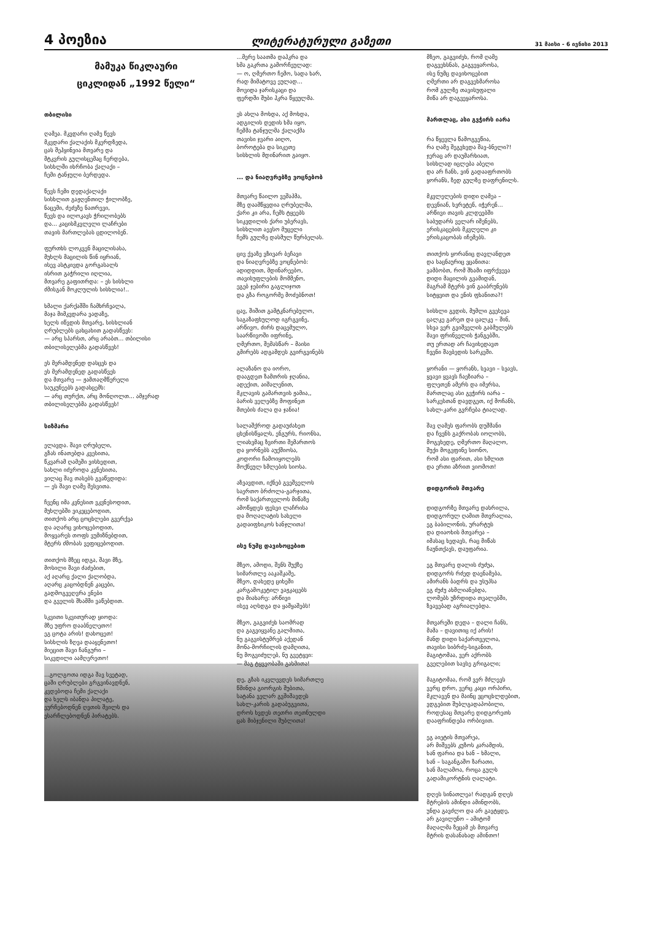4 პოეზია ლიტერატურული გაზეთი 31 მაისი - 6 ივნისი 2013
მამუკა წიკლაური
ციკლიდან „1992 წელი“
თბილისი
ღამეა. მკვდარი ღამე წევს
მკვდარი ქალაქის მკერდზედა,
ცას შეჰყინვია მთვარე და
მტკვრის გულისცემაც ჩერდება,
სისხლში იხრჩობა ქალაქი –
ჩემი ტანჯული ბერდედა.
წევს ჩემი დედაქალაქი
სისხლით გაჟღენთილ ჭილობზე,
ნაცემი, ძეძვზე ნათრევი,
წევს და ილოკავს ჭრილობებს
და... კაცისმკვლელი ლაჩრები
თავის მართლებას ცდილობენ.
ფურთხს ლოკვენ მაცილისასა,
მუხლს მაცილის წინ იყრიან,
ისევ ასტკივდა გორგასალს
ისრით გაჭრილი იღლია,
მთვარე გაფითრდა: – ეს სისხლი
ძმისგან მოკლულის სისხლია!..
ხმალი ქარქაშში ჩამხრჩვალა,
მაჯა მიმკვდარა ვადაზე,
ხელს იწვდის მთვარე, სისხლიან
ღრუბლებს ცახცახით გადასწევს:
— არც სპარსთ, არც არაბთ... თბილისი
თბილისელებმა გადასწვეს!
ეს მერამდენედ დასცეს და
ეს მერამდენედ გადასწვეს
და მთვარე — ჟამთაღმწერელი
საუკუნეებს გადასცემს:
— არც თურქთ, არც მონღოლთ... ამჯერად
თბილისელებმა გადასწვეს!
სიზმარი
ელავდა. შავი ღრუბელი,
გზას ინათებდა კვესითა,
წკვარამ ღამეში ვისხედით,
სახლი იძვროდა კვნესითა,
ვილაც შავ თასებს გვაწვდიდა:
— ეს შავი ღამე შესვითა.
ჩვენც იმა კვნესით ვკვნესოდით,
მუხლებში ვიკეცებოდით,
თითქოს არც ცოცხლები გვერქვა
და აღარც ვიხოცებოდით,
მოყვარეს თოფს ვუმიზნებდით,
მტერს ძმობას ვეფიცებოდით.
თითქოს მზეც იდგა, შავი მზე,
მოსილი შავი ძაძებით,
აქ აღარც ქალი ქალობდა,
აღარც კაცობდნენ კაცები,
გადმოგვეღვრა ენები
და გველის შხამში ვაწებდით.
სკვითი სკვითურად ყიოდა:
მზე უფრო დააბნელეთო!
ეგ ცოტა არის! დახოცეთ!
სისხლის ზღვა დააყენეთო!
მიეცით შავი ჩანგური –
სიკვდილი აამღერეთო!
...გოლგოთა იდგა შავ სვეტად,
ცაში ღრუბლები გრგვინავდნენ,
კვდებოდა ჩემი ქალაქი
და ხელს იბანდა პილატე,
ეურჩებოდნენ ღვთის შვილს და
ესარჩლებოდნენ პირატებს.
...მერე საათმა დაჰკრა და
ხმა გაკრთა გამორჩეულად:
— ო, ღმერთო ჩემო, სადა ხარ,
რად მიმატოვე ეულად...
მოვიდა ჯარისკაცი და
ფერდში შუბი ჰკრა წყეულმა.
ეს ახლა მოხდა, აქ მოხდა,
ადგილის დედის ხმა იყო,
ჩემმა ტანჯულმა ქალაქმა
თავისი ჯვარი აიღო,
ბოროტება და სიკეთე
სისხლის მდინარით გაიყო.
... და ნიაღვრებზე ვოცნებობ
მთვარე წაილო ვეშაპმა,
მზე დაამწყვდია ღრუბელმა,
ქარი კი არა, ჩემს ტყეებს
სიკვდილის ქარი უბერავს,
სისხლით აევსო მუცელი
ჩემს გულზე დასმულ წურბელას.
ცივ ქვაზე ვზივარ ბეჩავი
და ნიაღვრებზე ვოცნებობ:
ადიდდით, მდინარეებო,
თავისუფლების მომმენო,
ეგებ ჯებირი გაგლიჯოთ
და გზა როგორმე მოძებნოთ!
ცავ, შიშით გამტკნარებულო,
საგაზაფხულოდ იგრგვინე,
არწივო, ძირს დაცემულო,
საარწივოში იფრინე,
ღმერთო, შემასწარ – მაისი
გმირებს ადგამდეს გვირგვინებს
ალაზანო და იორო,
დააგდეთ ზამთრის ჯღანია,
ადექით, აიშალენით,
მკლავის გამართვის ჟამია,,
ბარის ველებზე მოფინეთ
მთების ძალა და ჯანია!
სალაშქროდ გადაუძახეთ
ცხენისწყალს, ენგურს, რიონსა,
ლიახვმაც ზვირთი შემართოს
და ყორნებს აუქშიოსა,
კოდორი ჩამოიყოლებს
მოქნეულ ხმლების სიოსა.
აზვავდით, იქნებ გვეშველოს
საერთო ბრძოლა-გარჯითა,
რომ საქართველოს მიწაზე
ამოწყდეს ფესვი ლაჩრისა
და მოღალატის სახელი
გადაიფხიკოს ხანჯლითა!
ისე ნუმც დავიხოცებით
მზეო, ამოდი, შენს შუქზე
სიმართლე ააკაშკაშე,
მზეო, დახედე ციხეში
კარგამოკეტილ ვაჟკაცებს
და მიახარე: არწივი
ისევ აღსდგა და ყაშყაშებს!
მზეო, გაგვიძეხ საომრად
და გაგვიყვანე გალმითა,
ნუ გაგვისტუმრებ აქედან
მონა-მორჩილის დამღითა,
ნუ მოგვიძულებ, ნუ გვეტყვი:
— მაგ ტყვეობაში გახმითა!
დე, გზას იკვლევდეს სიმართლე
წმინდა გიორგის შუბითა,
სატანა ველარ გვშიშავდეს
სახლ-კარის გადაბუგვითა,
დროს ხვდეს თეთრი თეთნულდი
ცას მიბჯენილი შუბლითა!
მზეო, გაგვიძეხ, რომ ღამე
დაგვეხსნას, გაგვეყაროსა,
ისე ნუმც დავიხოცებით
ღმერთი არ დაგვეხმაროსა
რომ გულზე თავისუფალი
მიწა არ დაგვეყაროსა.
მართლაც, ასი გვჭირს იარა
რა წყევლა წამოგვეწია,
რა ღამე შეგვხვდა შავ-ბნელი?!
ჯერაც არ დაუმარხიათ,
სისხლად იცლება აბელი
და არ ჩანს, ვინ გადააფრთობს
ყორანს, ზედ გულზე დაფრენილს.
მკვლელების დიდი ღამეა –
დევნიან, ხვრეტენ, იჭერენ...
არწივი თავის კლდეებში
საბუდარს ველარ იშენებს,
ერისკაცების მკვლელი კი
ერისკაცობას იჩემებს.
თითქოს ყორანიც დავლანდეთ
და საცნაურიც ვცანითა:
ვამბობთ, რომ შხამი იფრქვევა
დიდი მაცილის გვამიდან,
მაგრამ მტერს ვინ გააბრუნებს
სიტყვით და ენის ფხანითა?!
სისხლი გვდის, მუმლი გვესევა
ცალკე გარეთ და ცალკე – შინ,
სხვა ვერ გვიშველის გაბმულებს
შავი ფრინველის ჭანგებში,
თუ ერთად არ ჩავიხედავთ
ჩვენი შავბედის სარკეში.
ყორანი — ყორანს, სვავი – სვავს,
ყვავი ყვავს ჩაეზიარა –
ფლეთენ ამერს და იმერსა,
მართლაც ასი გვჭირს იარა –
სარკესთან დავდგეთ, იქ მოჩანს,
სახლ-კარი გვრჩება ტიალად.
შავ ღამეს ფარობს დუშმანი
და ჩვენს გაქრობას იოლობს,
მოგვხედე, ღმერთო მაღალო,
შუქი მოგვფინე სიონო,
რომ ასი ფარით, ასი ხმლით
და ერთი აზრით ვიომოთ!
დიდგორის მთვარე
დიდგორზე მთვარე დახრილა,
დიდგორულ ღამით მთვრალია,
ეგ ბაბილონის, ურარტუს
და დიაოხის მთვარეა –
იმასაც ხედავს, რაც მიწას
ჩაუნთქავს, დაუფარია.
ეგ მთვარე დალის ძუძუა,
დიდგორს რძედ დაენამება,
ამირანს ბადრს და უსუპსა
ეგ ძუძუ ახმლიანებდა,
ლომებს უზრდიდა თვალებში,
ზვავებად აგრიალებდა.
მთვარეში დედა – დალი ჩანს,
მამა – დავითიც იქ არის!
მანდ დიდი საქართველოა,
თავისი სიბრძე-სიგანით,
მაგიტომაა, ვერ აქრობს
გველებით სავსე გრიგალი;
მაგიტომაა, რომ ვერ მძლევს
ვერც დრო, ვერც კაცი ორპირი,
მკლავენ და მაინც ვცოცხლდებით,
ვდგებით შუბლგადაპობილი,
როდესაც მთვარე დიდგორეთს
დააფრინდება ორბივით.
ეგ აიეტის მთვარეა,
არ მიშვებს კუზოს კარამდის,
ხან ფარია და ხან – ხმალი,
ხან – საგანგაშო ზარათი,
ხან მალამოა, როცა გულს
გადამიკორტნის ღალატი.
დღეს სინათლეა! რადგან დღეს
მტრების ამინდი ამინდობს,
უნდა გავძლო და არ გავტყდე,
არ გავილუნო – ამიტომ
მაღალმა ზეცამ ეს მთვარე
მტრის დასანახად ამინთო!